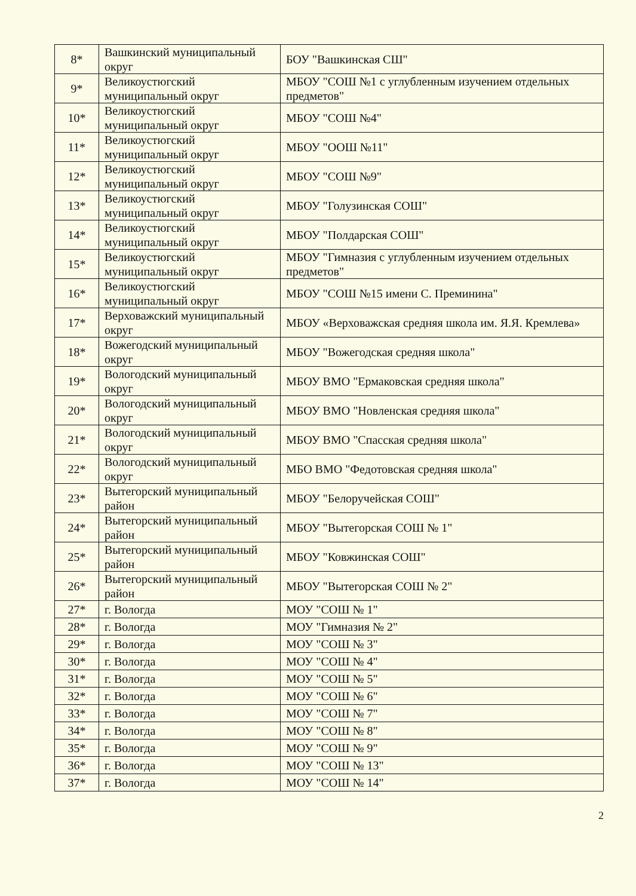| 8* | Вашкинский муниципальный округ | БОУ "Вашкинская СШ" |
| 9* | Великоустюгский муниципальный округ | МБОУ "СОШ №1 с углубленным изучением отдельных предметов" |
| 10* | Великоустюгский муниципальный округ | МБОУ "СОШ №4" |
| 11* | Великоустюгский муниципальный округ | МБОУ "ООШ №11" |
| 12* | Великоустюгский муниципальный округ | МБОУ "СОШ №9" |
| 13* | Великоустюгский муниципальный округ | МБОУ "Голузинская СОШ" |
| 14* | Великоустюгский муниципальный округ | МБОУ "Полдарская СОШ" |
| 15* | Великоустюгский муниципальный округ | МБОУ "Гимназия с углубленным изучением отдельных предметов" |
| 16* | Великоустюгский муниципальный округ | МБОУ "СОШ №15 имени С. Преминина" |
| 17* | Верховажский муниципальный округ | МБОУ «Верховажская средняя школа им. Я.Я. Кремлева» |
| 18* | Вожегодский муниципальный округ | МБОУ "Вожегодская средняя школа" |
| 19* | Вологодский муниципальный округ | МБОУ ВМО "Ермаковская средняя школа" |
| 20* | Вологодский муниципальный округ | МБОУ ВМО "Новленская средняя школа" |
| 21* | Вологодский муниципальный округ | МБОУ ВМО "Спасская средняя школа" |
| 22* | Вологодский муниципальный округ | МБО ВМО "Федотовская средняя школа" |
| 23* | Вытегорский муниципальный район | МБОУ "Белоручейская СОШ" |
| 24* | Вытегорский муниципальный район | МБОУ "Вытегорская СОШ № 1" |
| 25* | Вытегорский муниципальный район | МБОУ "Ковжинская СОШ" |
| 26* | Вытегорский муниципальный район | МБОУ "Вытегорская СОШ № 2" |
| 27* | г. Вологда | МОУ "СОШ № 1" |
| 28* | г. Вологда | МОУ "Гимназия № 2" |
| 29* | г. Вологда | МОУ "СОШ № 3" |
| 30* | г. Вологда | МОУ "СОШ № 4" |
| 31* | г. Вологда | МОУ "СОШ № 5" |
| 32* | г. Вологда | МОУ "СОШ № 6" |
| 33* | г. Вологда | МОУ "СОШ № 7" |
| 34* | г. Вологда | МОУ "СОШ № 8" |
| 35* | г. Вологда | МОУ "СОШ № 9" |
| 36* | г. Вологда | МОУ "СОШ № 13" |
| 37* | г. Вологда | МОУ "СОШ № 14" |
2